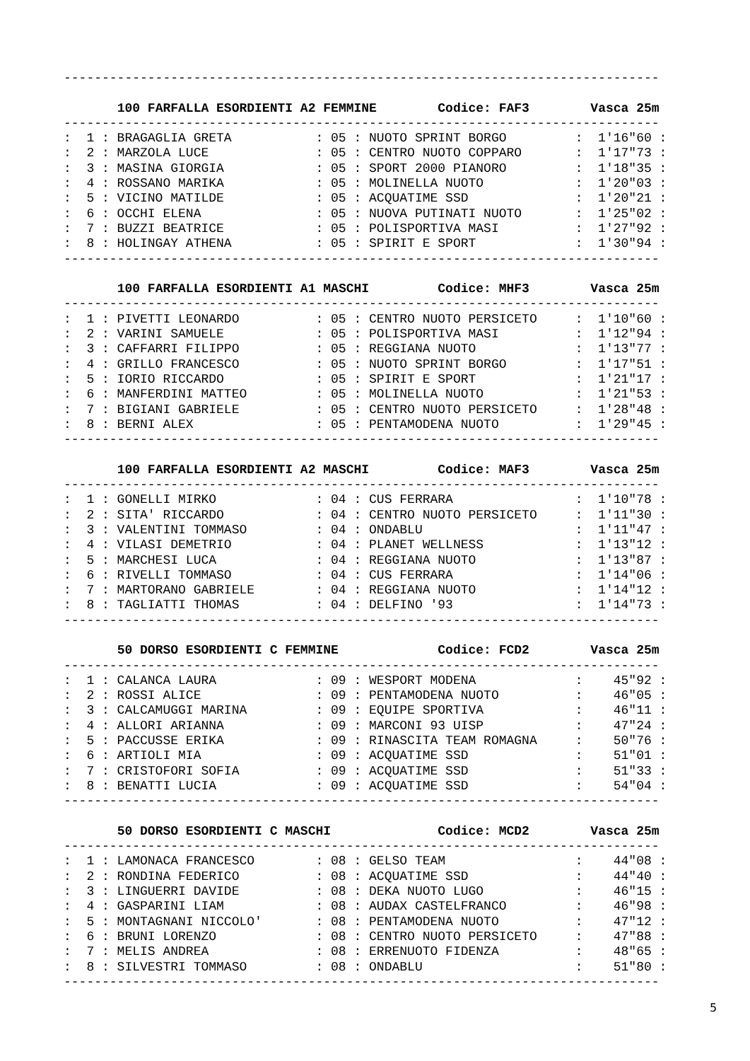------------------------------------------------------------------------------

       100 FARFALLA ESORDIENTI A2 FEMMINE        Codice: FAF3        Vasca 25m
------------------------------------------------------------------------------
:  1 : BRAGAGLIA GRETA           : 05 : NUOTO SPRINT BORGO         :  1'16"60 :
:  2 : MARZOLA LUCE              : 05 : CENTRO NUOTO COPPARO       :  1'17"73 :
:  3 : MASINA GIORGIA            : 05 : SPORT 2000 PIANORO         :  1'18"35 :
:  4 : ROSSANO MARIKA            : 05 : MOLINELLA NUOTO            :  1'20"03 :
:  5 : VICINO MATILDE            : 05 : ACQUATIME SSD              :  1'20"21 :
:  6 : OCCHI ELENA               : 05 : NUOVA PUTINATI NUOTO       :  1'25"02 :
:  7 : BUZZI BEATRICE            : 05 : POLISPORTIVA MASI          :  1'27"92 :
:  8 : HOLINGAY ATHENA           : 05 : SPIRIT E SPORT             :  1'30"94 :
------------------------------------------------------------------------------

       100 FARFALLA ESORDIENTI A1 MASCHI         Codice: MHF3        Vasca 25m
------------------------------------------------------------------------------
:  1 : PIVETTI LEONARDO          : 05 : CENTRO NUOTO PERSICETO     :  1'10"60 :
:  2 : VARINI SAMUELE            : 05 : POLISPORTIVA MASI          :  1'12"94 :
:  3 : CAFFARRI FILIPPO          : 05 : REGGIANA NUOTO             :  1'13"77 :
:  4 : GRILLO FRANCESCO          : 05 : NUOTO SPRINT BORGO         :  1'17"51 :
:  5 : IORIO RICCARDO            : 05 : SPIRIT E SPORT             :  1'21"17 :
:  6 : MANFERDINI MATTEO         : 05 : MOLINELLA NUOTO            :  1'21"53 :
:  7 : BIGIANI GABRIELE          : 05 : CENTRO NUOTO PERSICETO     :  1'28"48 :
:  8 : BERNI ALEX                : 05 : PENTAMODENA NUOTO          :  1'29"45 :
------------------------------------------------------------------------------

       100 FARFALLA ESORDIENTI A2 MASCHI         Codice: MAF3        Vasca 25m
------------------------------------------------------------------------------
:  1 : GONELLI MIRKO             : 04 : CUS FERRARA                :  1'10"78 :
:  2 : SITA' RICCARDO            : 04 : CENTRO NUOTO PERSICETO     :  1'11"30 :
:  3 : VALENTINI TOMMASO         : 04 : ONDABLU                    :  1'11"47 :
:  4 : VILASI DEMETRIO           : 04 : PLANET WELLNESS            :  1'13"12 :
:  5 : MARCHESI LUCA             : 04 : REGGIANA NUOTO             :  1'13"87 :
:  6 : RIVELLI TOMMASO           : 04 : CUS FERRARA                :  1'14"06 :
:  7 : MARTORANO GABRIELE        : 04 : REGGIANA NUOTO             :  1'14"12 :
:  8 : TAGLIATTI THOMAS          : 04 : DELFINO '93                :  1'14"73 :
------------------------------------------------------------------------------

       50 DORSO ESORDIENTI C FEMMINE             Codice: FCD2        Vasca 25m
------------------------------------------------------------------------------
:  1 : CALANCA LAURA             : 09 : WESPORT MODENA             :    45"92 :
:  2 : ROSSI ALICE               : 09 : PENTAMODENA NUOTO          :    46"05 :
:  3 : CALCAMUGGI MARINA         : 09 : EQUIPE SPORTIVA            :    46"11 :
:  4 : ALLORI ARIANNA            : 09 : MARCONI 93 UISP            :    47"24 :
:  5 : PACCUSSE ERIKA            : 09 : RINASCITA TEAM ROMAGNA     :    50"76 :
:  6 : ARTIOLI MIA               : 09 : ACQUATIME SSD              :    51"01 :
:  7 : CRISTOFORI SOFIA          : 09 : ACQUATIME SSD              :    51"33 :
:  8 : BENATTI LUCIA             : 09 : ACQUATIME SSD              :    54"04 :
------------------------------------------------------------------------------

       50 DORSO ESORDIENTI C MASCHI              Codice: MCD2        Vasca 25m
------------------------------------------------------------------------------
:  1 : LAMONACA FRANCESCO        : 08 : GELSO TEAM                 :    44"08 :
:  2 : RONDINA FEDERICO          : 08 : ACQUATIME SSD              :    44"40 :
:  3 : LINGUERRI DAVIDE          : 08 : DEKA NUOTO LUGO            :    46"15 :
:  4 : GASPARINI LIAM            : 08 : AUDAX CASTELFRANCO         :    46"98 :
:  5 : MONTAGNANI NICCOLO'       : 08 : PENTAMODENA NUOTO          :    47"12 :
:  6 : BRUNI LORENZO             : 08 : CENTRO NUOTO PERSICETO     :    47"88 :
:  7 : MELIS ANDREA              : 08 : ERRENUOTO FIDENZA          :    48"65 :
:  8 : SILVESTRI TOMMASO         : 08 : ONDABLU                    :    51"80 :
------------------------------------------------------------------------------
5